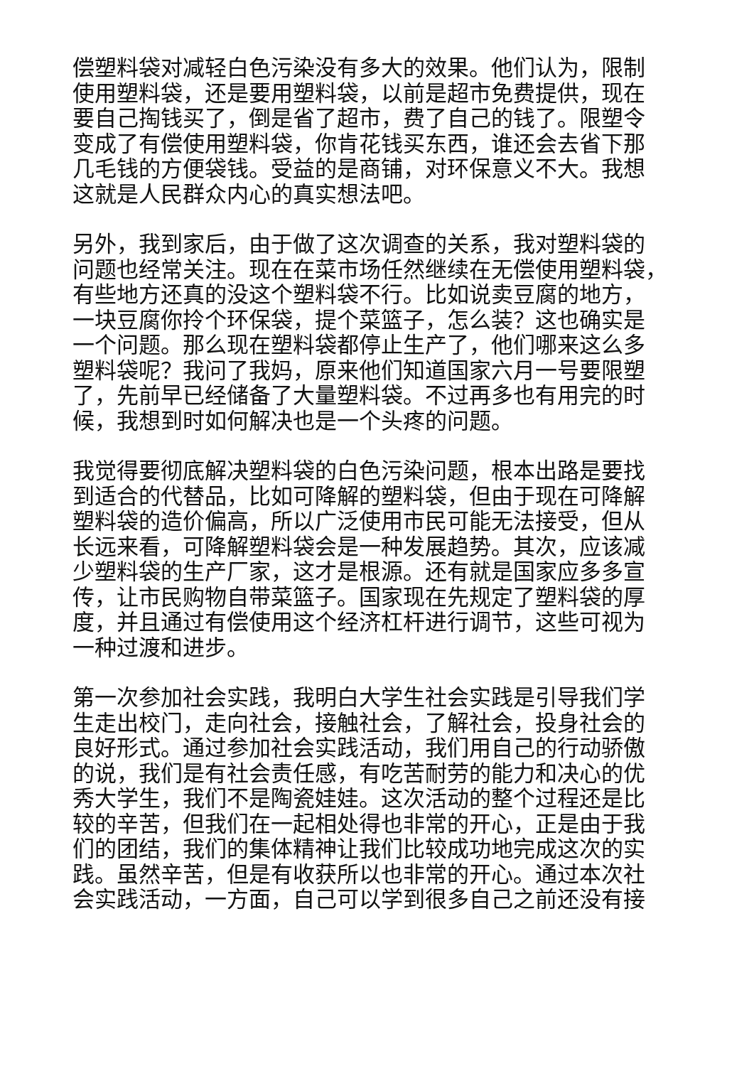偿塑料袋对减轻白色污染没有多大的效果。他们认为，限制
使用塑料袋，还是要用塑料袋，以前是超市免费提供，现在
要自己掏钱买了，倒是省了超市，费了自己的钱了。限塑令
变成了有偿使用塑料袋，你肯花钱买东西，谁还会去省下那
几毛钱的方便袋钱。受益的是商铺，对环保意义不大。我想
这就是人民群众内心的真实想法吧。
另外，我到家后，由于做了这次调查的关系，我对塑料袋的
问题也经常关注。现在在菜市场任然继续在无偿使用塑料袋，
有些地方还真的没这个塑料袋不行。比如说卖豆腐的地方，
一块豆腐你拎个环保袋，提个菜篮子，怎么装？这也确实是
一个问题。那么现在塑料袋都停止生产了，他们哪来这么多
塑料袋呢？我问了我妈，原来他们知道国家六月一号要限塑
了，先前早已经储备了大量塑料袋。不过再多也有用完的时
候，我想到时如何解决也是一个头疼的问题。
我觉得要彻底解决塑料袋的白色污染问题，根本出路是要找
到适合的代替品，比如可降解的塑料袋，但由于现在可降解
塑料袋的造价偏高，所以广泛使用市民可能无法接受，但从
长远来看，可降解塑料袋会是一种发展趋势。其次，应该减
少塑料袋的生产厂家，这才是根源。还有就是国家应多多宣
传，让市民购物自带菜篮子。国家现在先规定了塑料袋的厚
度，并且通过有偿使用这个经济杠杆进行调节，这些可视为
一种过渡和进步。
第一次参加社会实践，我明白大学生社会实践是引导我们学
生走出校门，走向社会，接触社会，了解社会，投身社会的
良好形式。通过参加社会实践活动，我们用自己的行动骄傲
的说，我们是有社会责任感，有吃苦耐劳的能力和决心的优
秀大学生，我们不是陶瓷娃娃。这次活动的整个过程还是比
较的辛苦，但我们在一起相处得也非常的开心，正是由于我
们的团结，我们的集体精神让我们比较成功地完成这次的实
践。虽然辛苦，但是有收获所以也非常的开心。通过本次社
会实践活动，一方面，自己可以学到很多自己之前还没有接